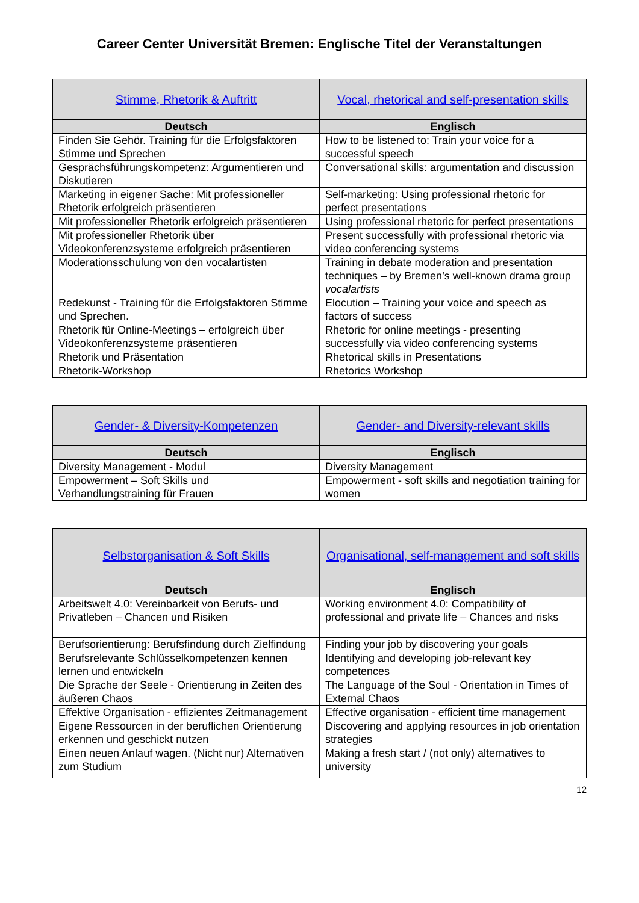Career Center Universität Bremen: Englische Titel der Veranstaltungen
| Stimme, Rhetorik & Auftritt | Vocal, rhetorical and self-presentation skills |
| Deutsch | Englisch |
| Finden Sie Gehör. Training für die Erfolgsfaktoren Stimme und Sprechen | How to be listened to: Train your voice for a successful speech |
| Gesprächsführungskompetenz: Argumentieren und Diskutieren | Conversational skills: argumentation and discussion |
| Marketing in eigener Sache: Mit professioneller Rhetorik erfolgreich präsentieren | Self-marketing: Using professional rhetoric for perfect presentations |
| Mit professioneller Rhetorik erfolgreich präsentieren | Using professional rhetoric for perfect presentations |
| Mit professioneller Rhetorik über Videokonferenzsysteme erfolgreich präsentieren | Present successfully with professional rhetoric via video conferencing systems |
| Moderationsschulung von den vocalartisten | Training in debate moderation and presentation techniques – by Bremen’s well-known drama group vocalartists |
| Redekunst - Training für die Erfolgsfaktoren Stimme und Sprechen. | Elocution – Training your voice and speech as factors of success |
| Rhetorik für Online-Meetings – erfolgreich über Videokonferenzsysteme präsentieren | Rhetoric for online meetings - presenting successfully via video conferencing systems |
| Rhetorik und Präsentation | Rhetorical skills in Presentations |
| Rhetorik-Workshop | Rhetorics Workshop |
| Gender- & Diversity-Kompetenzen | Gender- and Diversity-relevant skills |
| Deutsch | Englisch |
| Diversity Management - Modul | Diversity Management |
| Empowerment – Soft Skills und Verhandlungstraining für Frauen | Empowerment - soft skills and negotiation training for women |
| Selbstorganisation & Soft Skills | Organisational, self-management and soft skills |
| Deutsch | Englisch |
| Arbeitswelt 4.0: Vereinbarkeit von Berufs- und Privatleben – Chancen und Risiken | Working environment 4.0: Compatibility of professional and private life – Chances and risks |
| Berufsorientierung: Berufsfindung durch Zielfindung | Finding your job by discovering your goals |
| Berufsrelevante Schlüsselkompetenzen kennen lernen und entwickeln | Identifying and developing job-relevant key competences |
| Die Sprache der Seele - Orientierung in Zeiten des äußeren Chaos | The Language of the Soul - Orientation in Times of External Chaos |
| Effektive Organisation - effizientes Zeitmanagement | Effective organisation - efficient time management |
| Eigene Ressourcen in der beruflichen Orientierung erkennen und geschickt nutzen | Discovering and applying resources in job orientation strategies |
| Einen neuen Anlauf wagen. (Nicht nur) Alternativen zum Studium | Making a fresh start / (not only) alternatives to university |
12